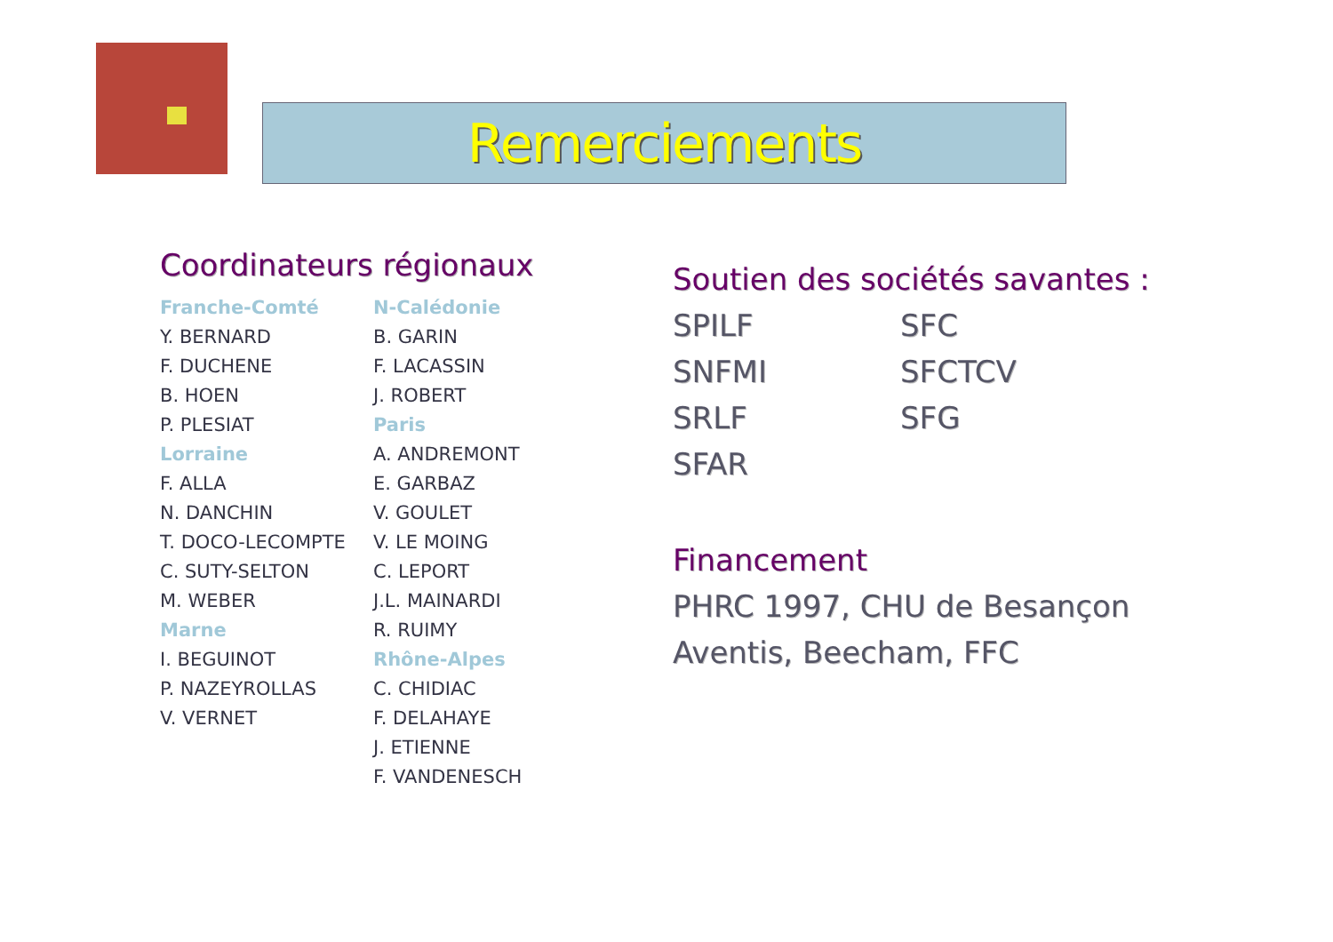Remerciements
Coordinateurs régionaux
Franche-Comté
Y. BERNARD
F. DUCHENE
B. HOEN
P. PLESIAT
Lorraine
F. ALLA
N. DANCHIN
T. DOCO-LECOMPTE
C. SUTY-SELTON
M. WEBER
Marne
I. BEGUINOT
P. NAZEYROLLAS
V. VERNET
N-Calédonie
B. GARIN
F. LACASSIN
J. ROBERT
Paris
A. ANDREMONT
E. GARBAZ
V. GOULET
V. LE MOING
C. LEPORT
J.L. MAINARDI
R. RUIMY
Rhône-Alpes
C. CHIDIAC
F. DELAHAYE
J. ETIENNE
F. VANDENESCH
Soutien des sociétés savantes :
SPILF SFC SNFMI SFCTCV SRLF SFG SFAR
Financement
PHRC 1997, CHU de Besançon
Aventis, Beecham, FFC